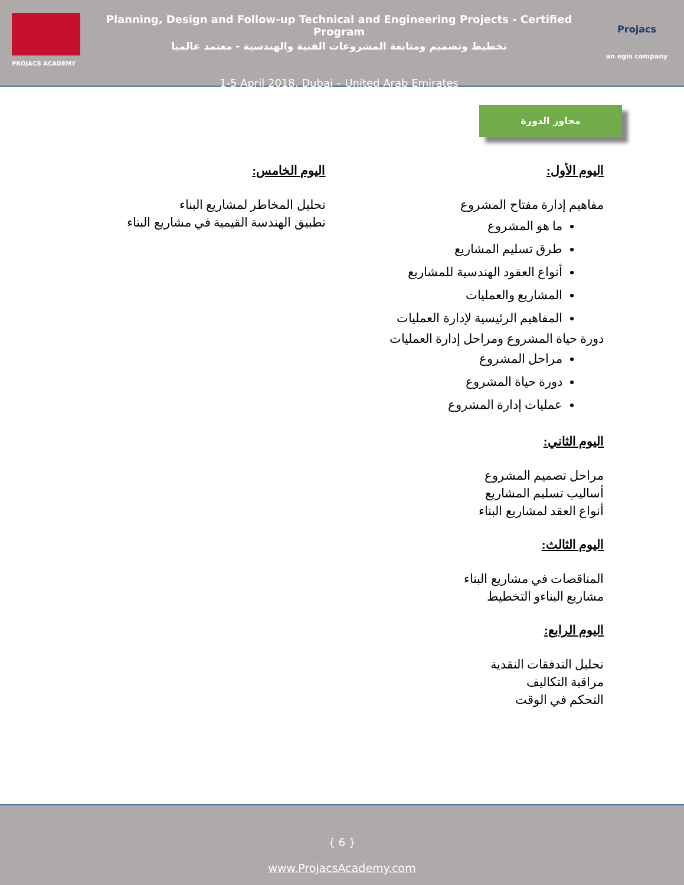PROJACS ACADEMY
Planning, Design and Follow-up Technical and Engineering Projects - Certified Program
تخطيط وتصميم ومتابعة المشروعات الفنية والهندسية - معتمد عالميا
1-5 April 2018, Dubai – United Arab Emirates
Projacs
an egis company
محاور الدورة
اليوم الأول:
مفاهيم إدارة مفتاح المشروع
ما هو المشروع
طرق تسليم المشاريع
أنواع العقود الهندسية للمشاريع
المشاريع والعمليات
المفاهيم الرئيسية لإدارة العمليات
دورة حياة المشروع ومراحل إدارة العمليات
مراحل المشروع
دورة حياة المشروع
عمليات إدارة المشروع
اليوم الثاني:
مراحل تصميم المشروع
أساليب تسليم المشاريع
أنواع العقد لمشاريع البناء
اليوم الثالث:
المناقصات في مشاريع البناء
مشاريع البناءو التخطيط
اليوم الرابع:
تحليل التدفقات النقدية
مراقبة التكاليف
التحكم في الوقت
اليوم الخامس:
تحليل المخاطر لمشاريع البناء
تطبيق الهندسة القيمية في مشاريع البناء
{ 6 }
www.ProjacsAcademy.com